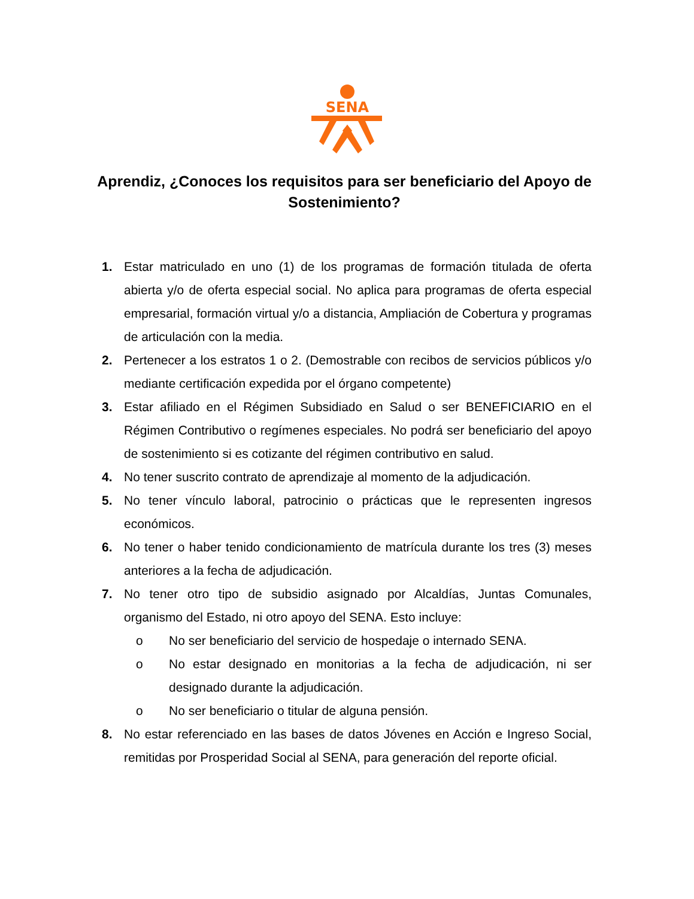SENA
Aprendiz, ¿Conoces los requisitos para ser beneficiario del Apoyo de Sostenimiento?
1. Estar matriculado en uno (1) de los programas de formación titulada de oferta abierta y/o de oferta especial social. No aplica para programas de oferta especial empresarial, formación virtual y/o a distancia, Ampliación de Cobertura y programas de articulación con la media.
2. Pertenecer a los estratos 1 o 2. (Demostrable con recibos de servicios públicos y/o mediante certificación expedida por el órgano competente)
3. Estar afiliado en el Régimen Subsidiado en Salud o ser BENEFICIARIO en el Régimen Contributivo o regímenes especiales. No podrá ser beneficiario del apoyo de sostenimiento si es cotizante del régimen contributivo en salud.
4. No tener suscrito contrato de aprendizaje al momento de la adjudicación.
5. No tener vínculo laboral, patrocinio o prácticas que le representen ingresos económicos.
6. No tener o haber tenido condicionamiento de matrícula durante los tres (3) meses anteriores a la fecha de adjudicación.
7. No tener otro tipo de subsidio asignado por Alcaldías, Juntas Comunales, organismo del Estado, ni otro apoyo del SENA. Esto incluye:
o No ser beneficiario del servicio de hospedaje o internado SENA.
o No estar designado en monitorias a la fecha de adjudicación, ni ser designado durante la adjudicación.
o No ser beneficiario o titular de alguna pensión.
8. No estar referenciado en las bases de datos Jóvenes en Acción e Ingreso Social, remitidas por Prosperidad Social al SENA, para generación del reporte oficial.